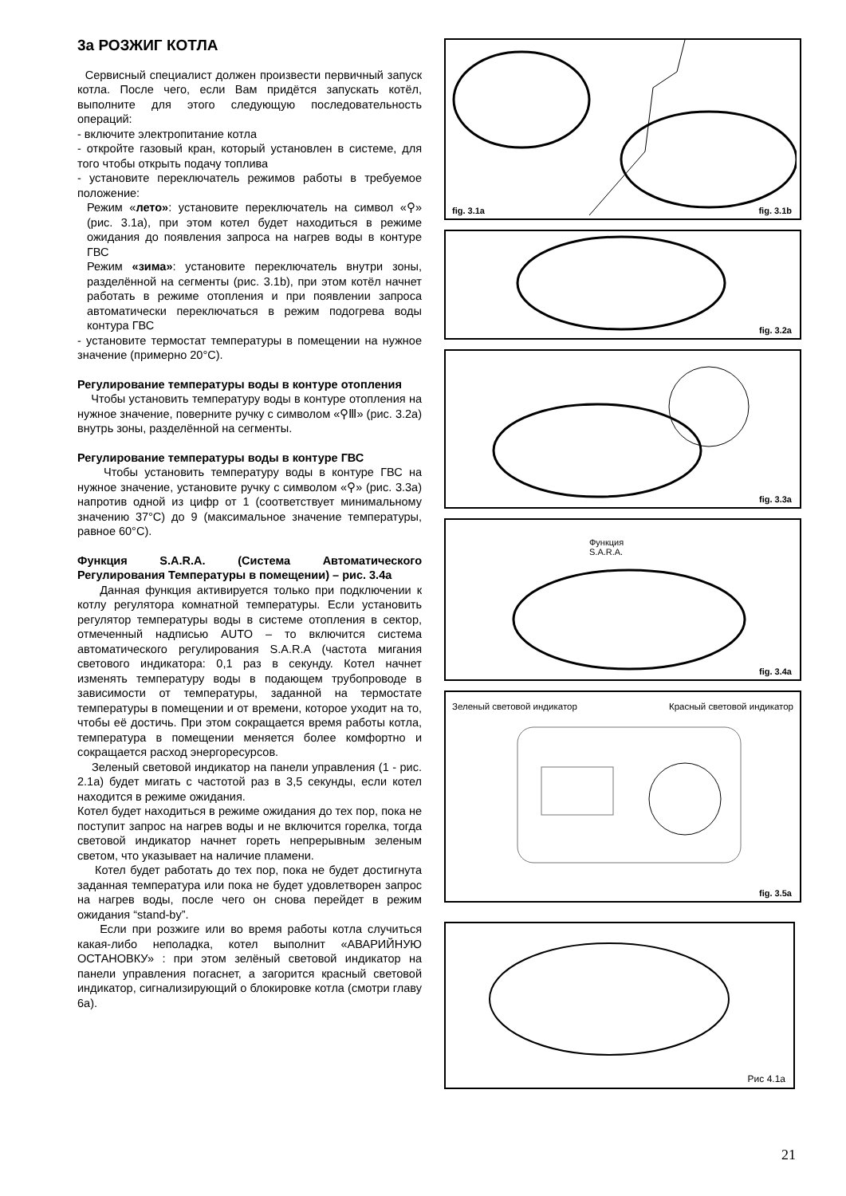3a РОЗЖИГ КОТЛА
Сервисный специалист должен произвести первичный запуск котла. После чего, если Вам придётся запускать котёл, выполните для этого следующую последовательность операций:
- включите электропитание котла
- откройте газовый кран, который установлен в системе, для того чтобы открыть подачу топлива
- установите переключатель режимов работы в требуемое положение:
Режим «лето»: установите переключатель на символ «⚲» (рис. 3.1a), при этом котел будет находиться в режиме ожидания до появления запроса на нагрев воды в контуре ГВС
Режим «зима»: установите переключатель внутри зоны, разделённой на сегменты (рис. 3.1b), при этом котёл начнет работать в режиме отопления и при появлении запроса автоматически переключаться в режим подогрева воды контура ГВС
- установите термостат температуры в помещении на нужное значение (примерно 20°C).
Регулирование температуры воды в контуре отопления
Чтобы установить температуру воды в контуре отопления на нужное значение, поверните ручку с символом «⚲Ⅲ» (рис. 3.2a) внутрь зоны, разделённой на сегменты.
Регулирование температуры воды в контуре ГВС
Чтобы установить температуру воды в контуре ГВС на нужное значение, установите ручку с символом «⚲» (рис. 3.3a) напротив одной из цифр от 1 (соответствует минимальному значению 37°C) до 9 (максимальное значение температуры, равное 60°C).
Функция S.A.R.A. (Система Автоматического Регулирования Температуры в помещении) – рис. 3.4a
Данная функция активируется только при подключении к котлу регулятора комнатной температуры. Если установить регулятор температуры воды в системе отопления в сектор, отмеченный надписью AUTO – то включится система автоматического регулирования S.A.R.A (частота мигания светового индикатора: 0,1 раз в секунду. Котел начнет изменять температуру воды в подающем трубопроводе в зависимости от температуры, заданной на термостате температуры в помещении и от времени, которое уходит на то, чтобы её достичь. При этом сокращается время работы котла, температура в помещении меняется более комфортно и сокращается расход энергоресурсов.
Зеленый световой индикатор на панели управления (1 - рис. 2.1a) будет мигать с частотой раз в 3,5 секунды, если котел находится в режиме ожидания.
Котел будет находиться в режиме ожидания до тех пор, пока не поступит запрос на нагрев воды и не включится горелка, тогда световой индикатор начнет гореть непрерывным зеленым светом, что указывает на наличие пламени.
Котел будет работать до тех пор, пока не будет достигнута заданная температура или пока не будет удовлетворен запрос на нагрев воды, после чего он снова перейдет в режим ожидания “stand-by”.
Если при розжиге или во время работы котла случиться какая-либо неполадка, котел выполнит «АВАРИЙНУЮ ОСТАНОВКУ» : при этом зелёный световой индикатор на панели управления погаснет, а загорится красный световой индикатор, сигнализирующий о блокировке котла (смотри главу 6a).
fig. 3.1a fig. 3.1b
fig. 3.2a
fig. 3.3a
Функция
S.A.R.A.
fig. 3.4a
Зеленый световой индикатор Красный световой индикатор
fig. 3.5a
Рис 4.1a
21